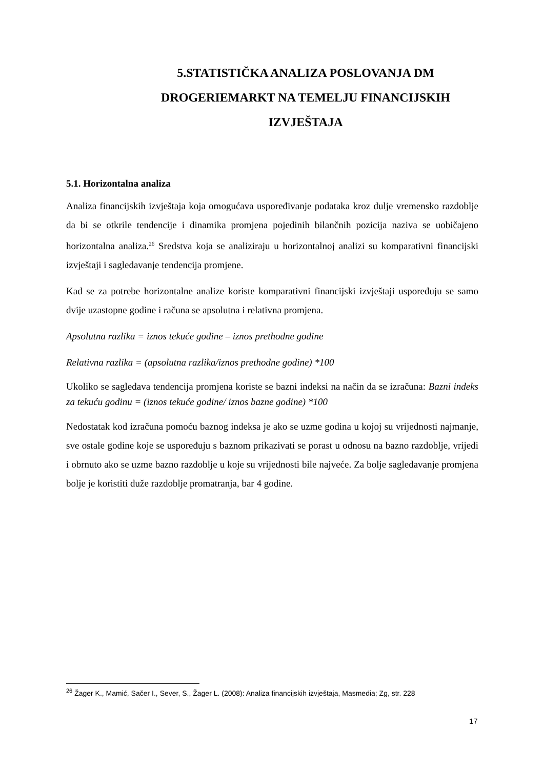5.STATISTIČKA ANALIZA POSLOVANJA DM DROGERIEMARKT NA TEMELJU FINANCIJSKIH IZVJEŠTAJA
5.1. Horizontalna analiza
Analiza financijskih izvještaja koja omogućava uspoređivanje podataka kroz dulje vremensko razdoblje da bi se otkrile tendencije i dinamika promjena pojedinih bilančnih pozicija naziva se uobičajeno horizontalna analiza.<sup>26</sup> Sredstva koja se analiziraju u horizontalnoj analizi su komparativni financijski izvještaji i sagledavanje tendencija promjene.
Kad se za potrebe horizontalne analize koriste komparativni financijski izvještaji uspoređuju se samo dvije uzastopne godine i računa se apsolutna i relativna promjena.
Apsolutna razlika = iznos tekuće godine – iznos prethodne godine
Relativna razlika = (apsolutna razlika/iznos prethodne godine) *100
Ukoliko se sagledava tendencija promjena koriste se bazni indeksi na način da se izračuna: Bazni indeks za tekuću godinu = (iznos tekuće godine/ iznos bazne godine) *100
Nedostatak kod izračuna pomoću baznog indeksa je ako se uzme godina u kojoj su vrijednosti najmanje, sve ostale godine koje se uspoređuju s baznom prikazivati se porast u odnosu na bazno razdoblje, vrijedi i obrnuto ako se uzme bazno razdoblje u koje su vrijednosti bile najveće. Za bolje sagledavanje promjena bolje je koristiti duže razdoblje promatranja, bar 4 godine.
<sup>26</sup> Žager K., Mamić, Sačer I., Sever, S., Žager L. (2008): Analiza financijskih izvještaja, Masmedia; Zg, str. 228
17